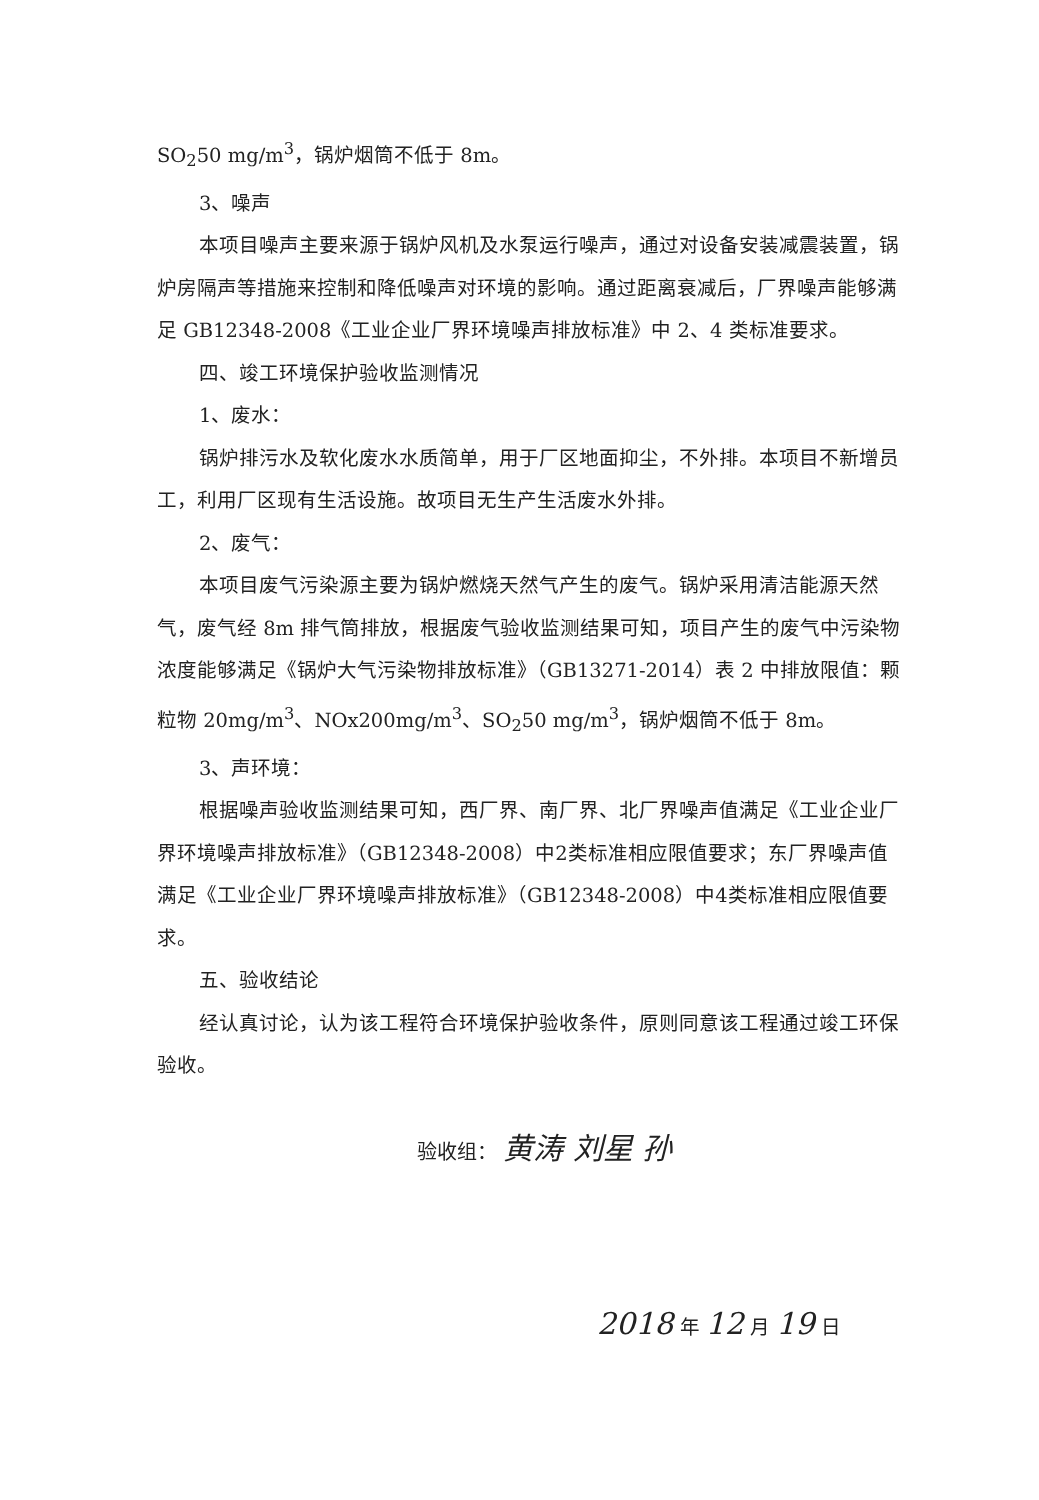SO<sub>2</sub>50 mg/m<sup>3</sup>，锅炉烟筒不低于 8m。
3、噪声
本项目噪声主要来源于锅炉风机及水泵运行噪声，通过对设备安装减震装置，锅炉房隔声等措施来控制和降低噪声对环境的影响。通过距离衰减后，厂界噪声能够满足 GB12348-2008《工业企业厂界环境噪声排放标准》中 2、4 类标准要求。
四、竣工环境保护验收监测情况
1、废水：
锅炉排污水及软化废水水质简单，用于厂区地面抑尘，不外排。本项目不新增员工，利用厂区现有生活设施。故项目无生产生活废水外排。
2、废气：
本项目废气污染源主要为锅炉燃烧天然气产生的废气。锅炉采用清洁能源天然气，废气经 8m 排气筒排放，根据废气验收监测结果可知，项目产生的废气中污染物浓度能够满足《锅炉大气污染物排放标准》（GB13271-2014）表 2 中排放限值：颗粒物 20mg/m<sup>3</sup>、NOx200mg/m<sup>3</sup>、SO<sub>2</sub>50 mg/m<sup>3</sup>，锅炉烟筒不低于 8m。
3、声环境：
根据噪声验收监测结果可知，西厂界、南厂界、北厂界噪声值满足《工业企业厂界环境噪声排放标准》（GB12348-2008）中2类标准相应限值要求；东厂界噪声值满足《工业企业厂界环境噪声排放标准》（GB12348-2008）中4类标准相应限值要求。
五、验收结论
经认真讨论，认为该工程符合环境保护验收条件，原则同意该工程通过竣工环保验收。
验收组： 黄涛 刘星 孙
2018 年 12 月 19 日